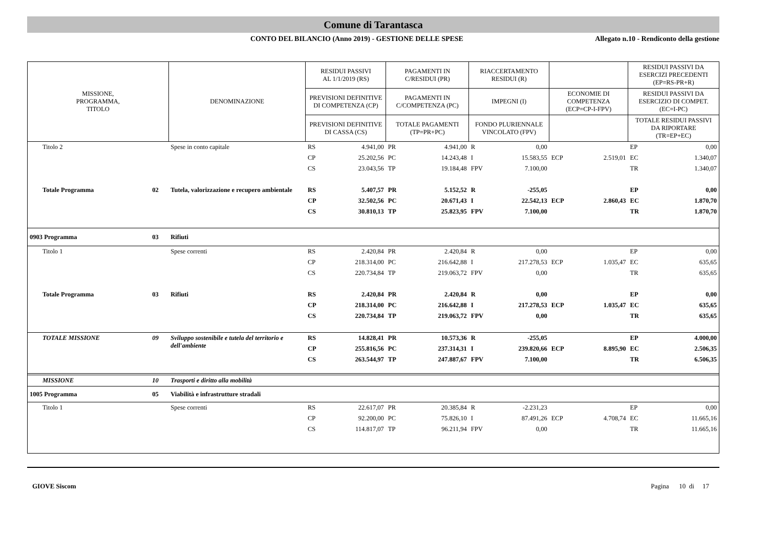Comune di Tarantasca
CONTO DEL BILANCIO (Anno 2019) - GESTIONE DELLE SPESE Allegato n.10 - Rendiconto della gestione
| MISSIONE, PROGRAMMA, TITOLO | | DENOMINAZIONE | RESIDUI PASSIVI AL 1/1/2019 (RS) | | PAGAMENTI IN C/RESIDUI (PR) | | RIACCERTAMENTO RESIDUI (R) | | | | RESIDUI PASSIVI DA ESERCIZI PRECEDENTI (EP=RS-PR+R) | |
| --- | --- | --- | --- | --- | --- | --- | --- | --- | --- | --- | --- | --- |
| | | | PREVISIONI DEFINITIVE DI COMPETENZA (CP) | | PAGAMENTI IN C/COMPETENZA (PC) | | IMPEGNI (I) | | ECONOMIE DI COMPETENZA (ECP=CP-I-FPV) | | RESIDUI PASSIVI DA ESERCIZIO DI COMPET. (EC=I-PC) | |
| | | | PREVISIONI DEFINITIVE DI CASSA (CS) | | TOTALE PAGAMENTI (TP=PR+PC) | | FONDO PLURIENNALE VINCOLATO (FPV) | | | | TOTALE RESIDUI PASSIVI DA RIPORTARE (TR=EP+EC) | |
| Titolo 2 | | Spese in conto capitale | RS | 4.941,00 | PR | 4.941,00 | R | 0,00 | | | EP | 0,00 |
| | | | CP | 25.202,56 | PC | 14.243,48 | I | 15.583,55 | ECP | 2.519,01 | EC | 1.340,07 |
| | | | CS | 23.043,56 | TP | 19.184,48 | FPV | 7.100,00 | | | TR | 1.340,07 |
| Totale Programma | 02 | Tutela, valorizzazione e recupero ambientale | RS | 5.407,57 | PR | 5.152,52 | R | -255,05 | | | EP | 0,00 |
| | | | CP | 32.502,56 | PC | 20.671,43 | I | 22.542,13 | ECP | 2.860,43 | EC | 1.870,70 |
| | | | CS | 30.810,13 | TP | 25.823,95 | FPV | 7.100,00 | | | TR | 1.870,70 |
| 0903 Programma | 03 | Rifiuti | | | | | | | | | | |
| Titolo 1 | | Spese correnti | RS | 2.420,84 | PR | 2.420,84 | R | 0,00 | | | EP | 0,00 |
| | | | CP | 218.314,00 | PC | 216.642,88 | I | 217.278,53 | ECP | 1.035,47 | EC | 635,65 |
| | | | CS | 220.734,84 | TP | 219.063,72 | FPV | 0,00 | | | TR | 635,65 |
| Totale Programma | 03 | Rifiuti | RS | 2.420,84 | PR | 2.420,84 | R | 0,00 | | | EP | 0,00 |
| | | | CP | 218.314,00 | PC | 216.642,88 | I | 217.278,53 | ECP | 1.035,47 | EC | 635,65 |
| | | | CS | 220.734,84 | TP | 219.063,72 | FPV | 0,00 | | | TR | 635,65 |
| TOTALE MISSIONE | 09 | Sviluppo sostenibile e tutela del territorio e dell'ambiente | RS | 14.828,41 | PR | 10.573,36 | R | -255,05 | | | EP | 4.000,00 |
| | | | CP | 255.816,56 | PC | 237.314,31 | I | 239.820,66 | ECP | 8.895,90 | EC | 2.506,35 |
| | | | CS | 263.544,97 | TP | 247.887,67 | FPV | 7.100,00 | | | TR | 6.506,35 |
| MISSIONE | 10 | Trasporti e diritto alla mobilità | | | | | | | | | | |
| 1005 Programma | 05 | Viabilità e infrastrutture stradali | | | | | | | | | | |
| Titolo 1 | | Spese correnti | RS | 22.617,07 | PR | 20.385,84 | R | -2.231,23 | | | EP | 0,00 |
| | | | CP | 92.200,00 | PC | 75.826,10 | I | 87.491,26 | ECP | 4.708,74 | EC | 11.665,16 |
| | | | CS | 114.817,07 | TP | 96.211,94 | FPV | 0,00 | | | TR | 11.665,16 |
GIOVE Siscom Pagina 10 di 17